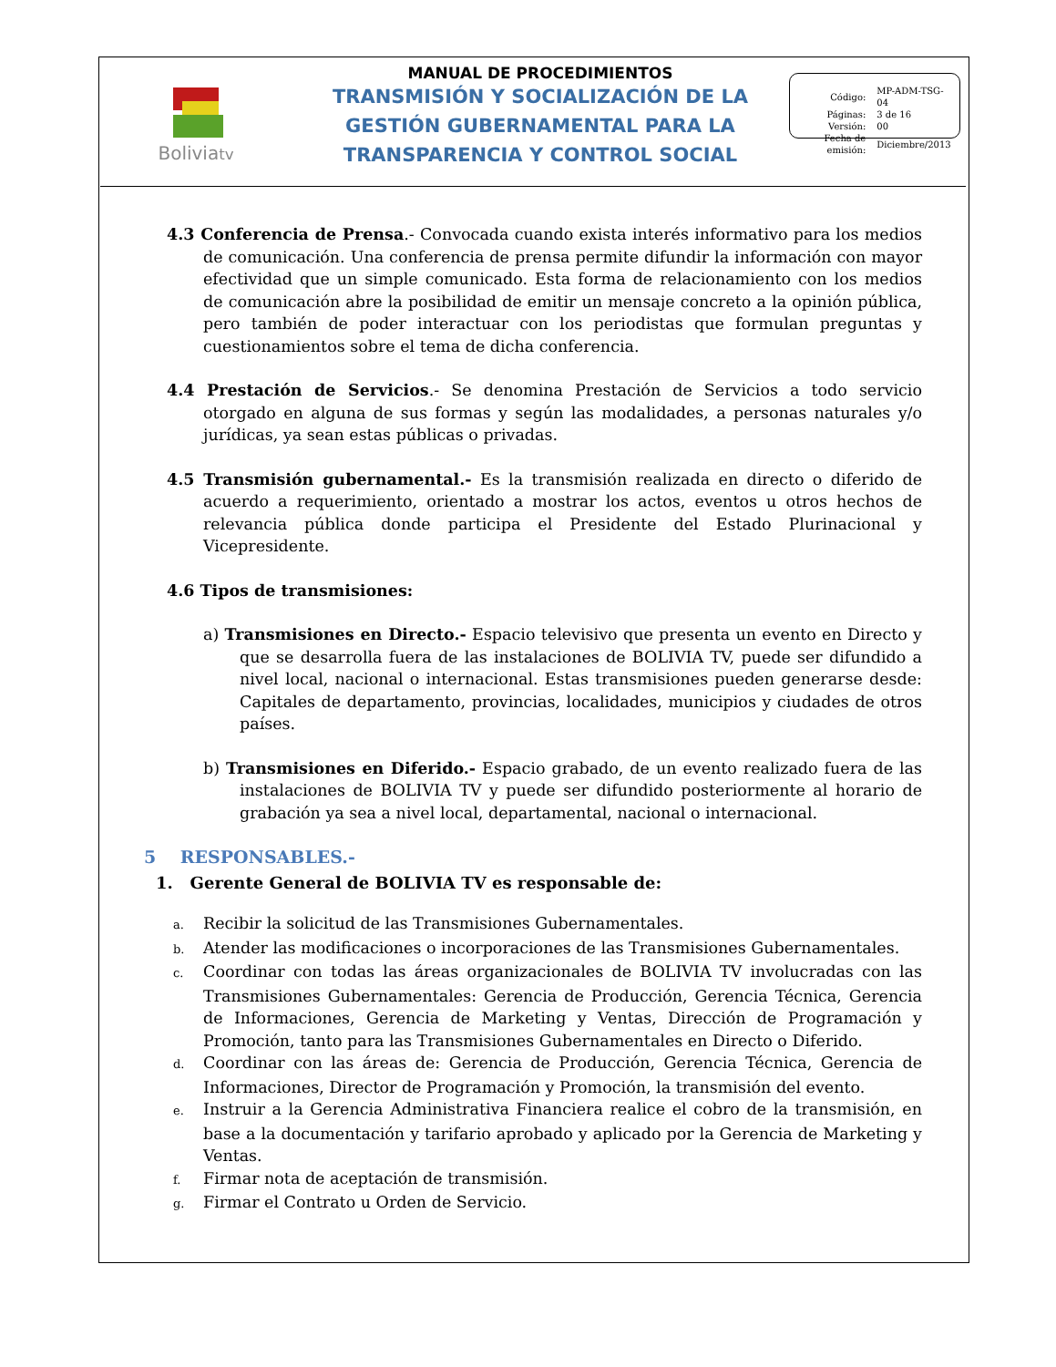Boliviatv
MANUAL DE PROCEDIMIENTOS
TRANSMISIÓN Y SOCIALIZACIÓN DE LA
GESTIÓN GUBERNAMENTAL PARA LA
TRANSPARENCIA Y CONTROL SOCIAL
| Código: | MP-ADM-TSG-04 |
| Páginas: | 3 de 16 |
| Versión: | 00 |
| Fecha de emisión: | Diciembre/2013 |
4.3 Conferencia de Prensa.- Convocada cuando exista interés informativo para los medios de comunicación. Una conferencia de prensa permite difundir la información con mayor efectividad que un simple comunicado. Esta forma de relacionamiento con los medios de comunicación abre la posibilidad de emitir un mensaje concreto a la opinión pública, pero también de poder interactuar con los periodistas que formulan preguntas y cuestionamientos sobre el tema de dicha conferencia.
4.4 Prestación de Servicios.- Se denomina Prestación de Servicios a todo servicio otorgado en alguna de sus formas y según las modalidades, a personas naturales y/o jurídicas, ya sean estas públicas o privadas.
4.5 Transmisión gubernamental.- Es la transmisión realizada en directo o diferido de acuerdo a requerimiento, orientado a mostrar los actos, eventos u otros hechos de relevancia pública donde participa el Presidente del Estado Plurinacional y Vicepresidente.
4.6 Tipos de transmisiones:
a) Transmisiones en Directo.- Espacio televisivo que presenta un evento en Directo y que se desarrolla fuera de las instalaciones de BOLIVIA TV, puede ser difundido a nivel local, nacional o internacional. Estas transmisiones pueden generarse desde: Capitales de departamento, provincias, localidades, municipios y ciudades de otros países.
b) Transmisiones en Diferido.- Espacio grabado, de un evento realizado fuera de las instalaciones de BOLIVIA TV y puede ser difundido posteriormente al horario de grabación ya sea a nivel local, departamental, nacional o internacional.
5 RESPONSABLES.-
1. Gerente General de BOLIVIA TV es responsable de:
a. Recibir la solicitud de las Transmisiones Gubernamentales.
b. Atender las modificaciones o incorporaciones de las Transmisiones Gubernamentales.
c. Coordinar con todas las áreas organizacionales de BOLIVIA TV involucradas con las Transmisiones Gubernamentales: Gerencia de Producción, Gerencia Técnica, Gerencia de Informaciones, Gerencia de Marketing y Ventas, Dirección de Programación y Promoción, tanto para las Transmisiones Gubernamentales en Directo o Diferido.
d. Coordinar con las áreas de: Gerencia de Producción, Gerencia Técnica, Gerencia de Informaciones, Director de Programación y Promoción, la transmisión del evento.
e. Instruir a la Gerencia Administrativa Financiera realice el cobro de la transmisión, en base a la documentación y tarifario aprobado y aplicado por la Gerencia de Marketing y Ventas.
f. Firmar nota de aceptación de transmisión.
g. Firmar el Contrato u Orden de Servicio.